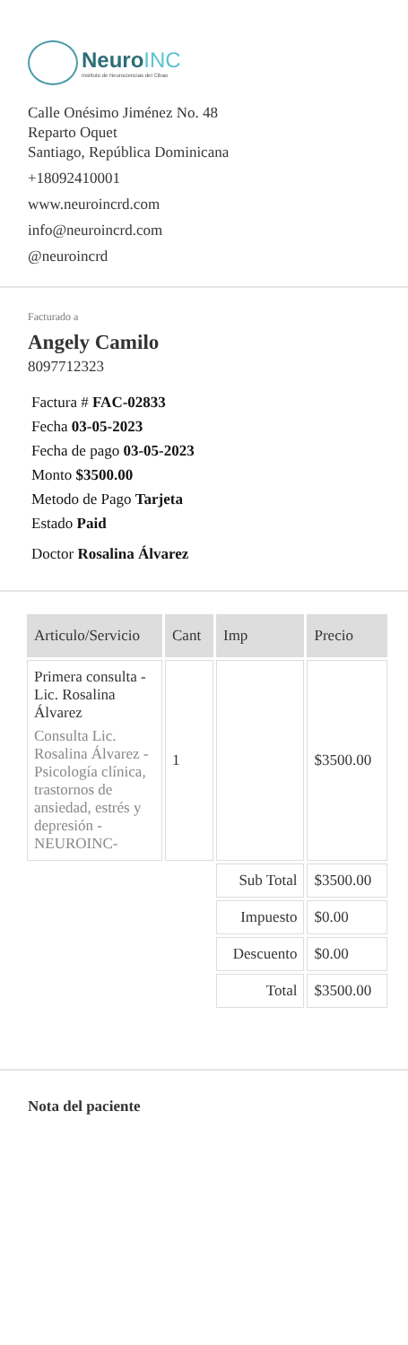NeuroINC
Instituto de Neurociencias del Cibao
Calle Onésimo Jiménez No. 48
Reparto Oquet
Santiago, República Dominicana
+18092410001
www.neuroincrd.com
info@neuroincrd.com
@neuroincrd
Facturado a
Angely Camilo
8097712323
Factura # FAC-02833
Fecha 03-05-2023
Fecha de pago 03-05-2023
Monto $3500.00
Metodo de Pago Tarjeta
Estado Paid
Doctor Rosalina Álvarez
| Articulo/Servicio | Cant | Imp | Precio |
| --- | --- | --- | --- |
| Primera consulta - Lic. Rosalina Álvarez Consulta Lic. Rosalina Álvarez - Psicología clínica, trastornos de ansiedad, estrés y depresión - NEUROINC- | 1 | | $3500.00 |
| | | Sub Total | $3500.00 |
| | | Impuesto | $0.00 |
| | | Descuento | $0.00 |
| | | Total | $3500.00 |
Nota del paciente